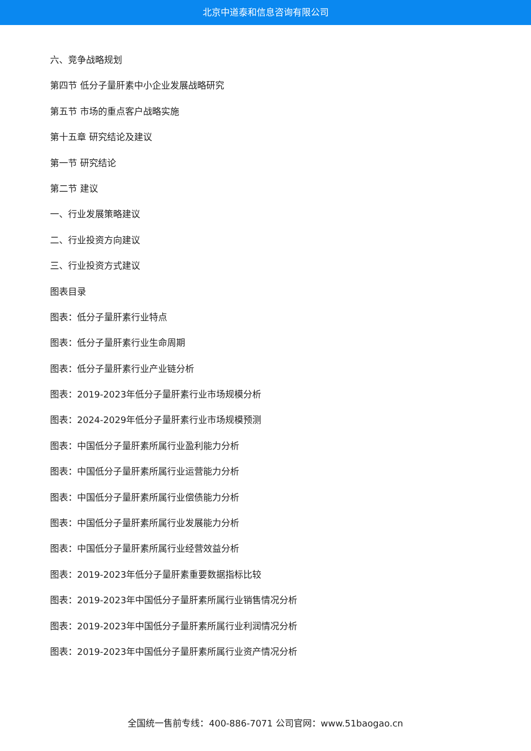北京中道泰和信息咨询有限公司
六、竞争战略规划
第四节 低分子量肝素中小企业发展战略研究
第五节 市场的重点客户战略实施
第十五章 研究结论及建议
第一节 研究结论
第二节 建议
一、行业发展策略建议
二、行业投资方向建议
三、行业投资方式建议
图表目录
图表：低分子量肝素行业特点
图表：低分子量肝素行业生命周期
图表：低分子量肝素行业产业链分析
图表：2019-2023年低分子量肝素行业市场规模分析
图表：2024-2029年低分子量肝素行业市场规模预测
图表：中国低分子量肝素所属行业盈利能力分析
图表：中国低分子量肝素所属行业运营能力分析
图表：中国低分子量肝素所属行业偿债能力分析
图表：中国低分子量肝素所属行业发展能力分析
图表：中国低分子量肝素所属行业经营效益分析
图表：2019-2023年低分子量肝素重要数据指标比较
图表：2019-2023年中国低分子量肝素所属行业销售情况分析
图表：2019-2023年中国低分子量肝素所属行业利润情况分析
图表：2019-2023年中国低分子量肝素所属行业资产情况分析
全国统一售前专线：400-886-7071 公司官网：www.51baogao.cn